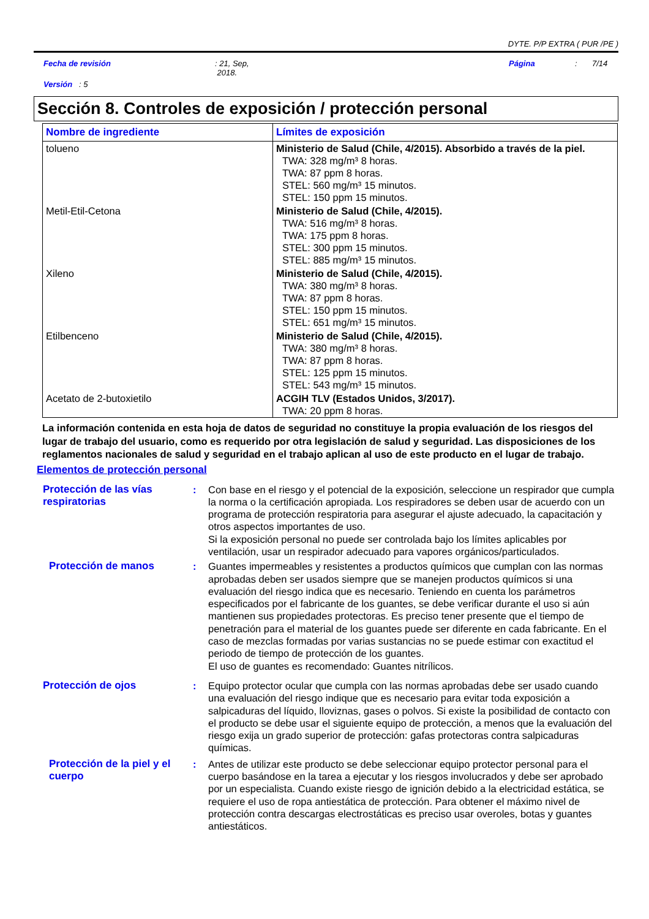DYTE. P/P EXTRA ( PUR /PE )
Fecha de revisión: 21, Sep,
2018. Página: 7/14
Versión : 5
Sección 8. Controles de exposición / protección personal
| Nombre de ingrediente | Límites de exposición |
| --- | --- |
| tolueno | Ministerio de Salud (Chile, 4/2015). Absorbido a través de la piel. TWA: 328 mg/m³ 8 horas. TWA: 87 ppm 8 horas. STEL: 560 mg/m³ 15 minutos. STEL: 150 ppm 15 minutos. |
| Metil-Etil-Cetona | Ministerio de Salud (Chile, 4/2015). TWA: 516 mg/m³ 8 horas. TWA: 175 ppm 8 horas. STEL: 300 ppm 15 minutos. STEL: 885 mg/m³ 15 minutos. |
| Xileno | Ministerio de Salud (Chile, 4/2015). TWA: 380 mg/m³ 8 horas. TWA: 87 ppm 8 horas. STEL: 150 ppm 15 minutos. STEL: 651 mg/m³ 15 minutos. |
| Etilbenceno | Ministerio de Salud (Chile, 4/2015). TWA: 380 mg/m³ 8 horas. TWA: 87 ppm 8 horas. STEL: 125 ppm 15 minutos. STEL: 543 mg/m³ 15 minutos. |
| Acetato de 2-butoxietilo | ACGIH TLV (Estados Unidos, 3/2017). TWA: 20 ppm 8 horas. |
La información contenida en esta hoja de datos de seguridad no constituye la propia evaluación de los riesgos del lugar de trabajo del usuario, como es requerido por otra legislación de salud y seguridad. Las disposiciones de los reglamentos nacionales de salud y seguridad en el trabajo aplican al uso de este producto en el lugar de trabajo.
Elementos de protección personal
Protección de las vías respiratorias
: Con base en el riesgo y el potencial de la exposición, seleccione un respirador que cumpla la norma o la certificación apropiada. Los respiradores se deben usar de acuerdo con un programa de protección respiratoria para asegurar el ajuste adecuado, la capacitación y otros aspectos importantes de uso.
Si la exposición personal no puede ser controlada bajo los límites aplicables por ventilación, usar un respirador adecuado para vapores orgánicos/particulados.
Protección de manos : Guantes impermeables y resistentes a productos químicos que cumplan con las normas aprobadas deben ser usados siempre que se manejen productos químicos si una evaluación del riesgo indica que es necesario. Teniendo en cuenta los parámetros especificados por el fabricante de los guantes, se debe verificar durante el uso si aún mantienen sus propiedades protectoras. Es preciso tener presente que el tiempo de penetración para el material de los guantes puede ser diferente en cada fabricante. En el caso de mezclas formadas por varias sustancias no se puede estimar con exactitud el periodo de tiempo de protección de los guantes.
El uso de guantes es recomendado: Guantes nitrílicos.
Protección de ojos : Equipo protector ocular que cumpla con las normas aprobadas debe ser usado cuando una evaluación del riesgo indique que es necesario para evitar toda exposición a salpicaduras del líquido, lloviznas, gases o polvos. Si existe la posibilidad de contacto con el producto se debe usar el siguiente equipo de protección, a menos que la evaluación del riesgo exija un grado superior de protección: gafas protectoras contra salpicaduras químicas.
Protección de la piel y el cuerpo
: Antes de utilizar este producto se debe seleccionar equipo protector personal para el cuerpo basándose en la tarea a ejecutar y los riesgos involucrados y debe ser aprobado por un especialista. Cuando existe riesgo de ignición debido a la electricidad estática, se requiere el uso de ropa antiestática de protección. Para obtener el máximo nivel de protección contra descargas electrostáticas es preciso usar overoles, botas y guantes antiestáticos.